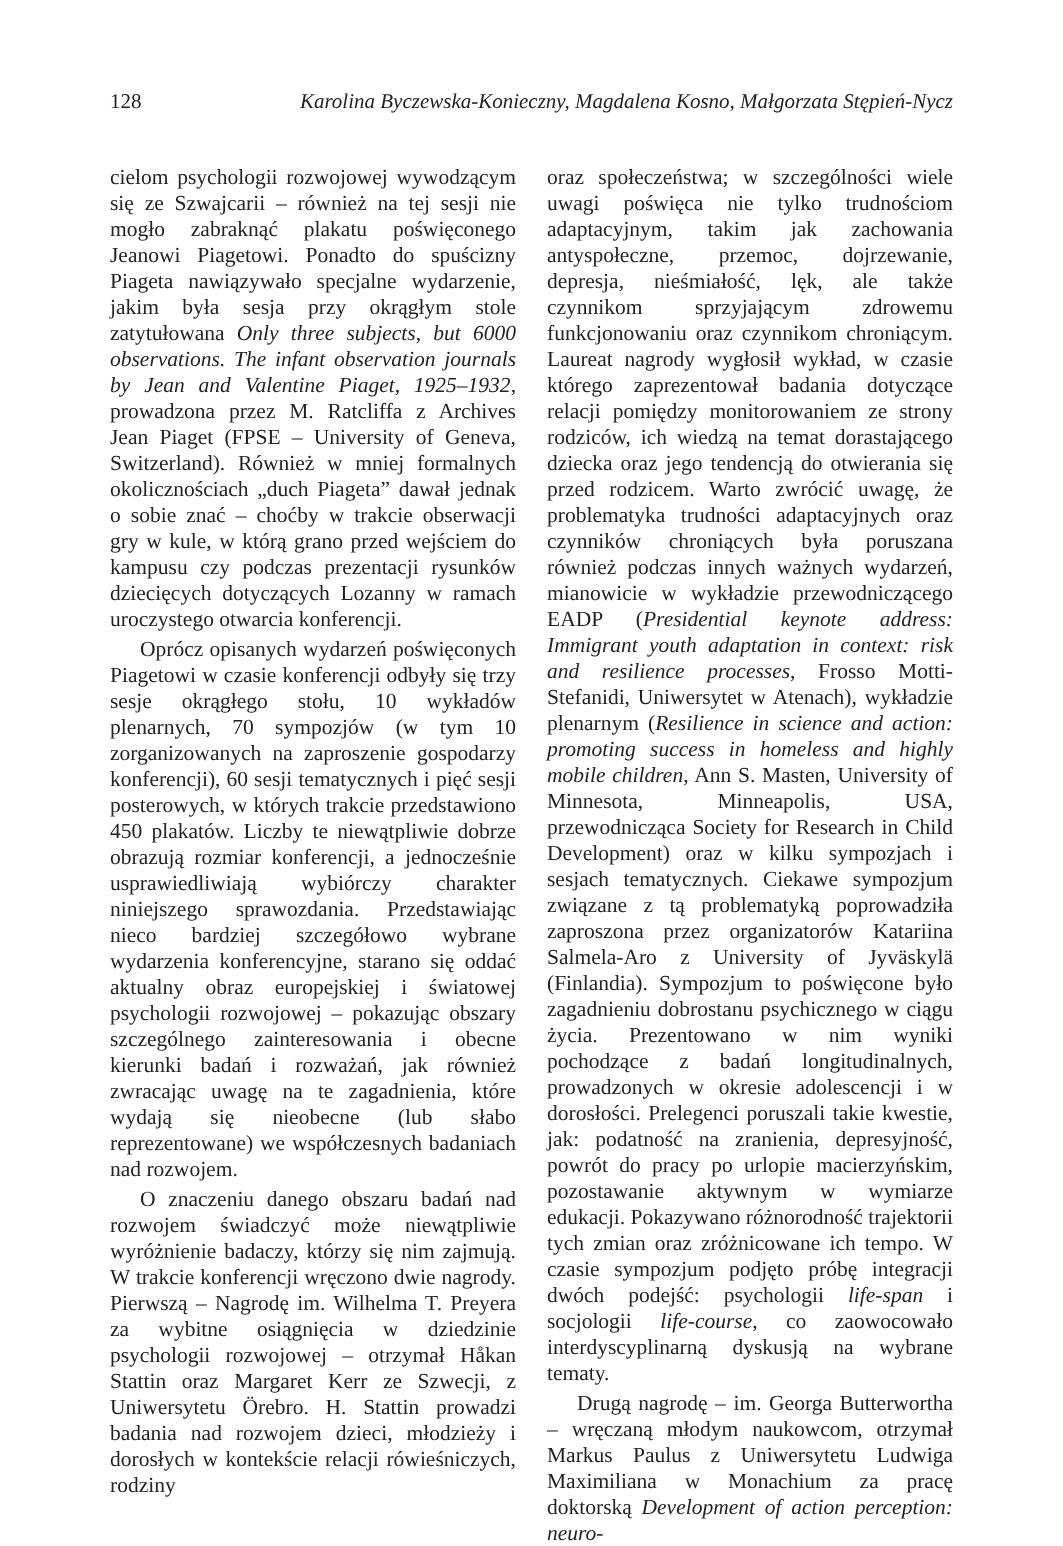128 Karolina Byczewska-Konieczny, Magdalena Kosno, Małgorzata Stępień-Nycz
cielom psychologii rozwojowej wywodzącym się ze Szwajcarii – również na tej sesji nie mogło zabraknąć plakatu poświęconego Jeanowi Piagetowi. Ponadto do spuścizny Piageta nawiązywało specjalne wydarzenie, jakim była sesja przy okrągłym stole zatytułowana Only three subjects, but 6000 observations. The infant observation journals by Jean and Valentine Piaget, 1925–1932, prowadzona przez M. Ratcliffa z Archives Jean Piaget (FPSE – University of Geneva, Switzerland). Również w mniej formalnych okolicznościach „duch Piageta” dawał jednak o sobie znać – choćby w trakcie obserwacji gry w kule, w którą grano przed wejściem do kampusu czy podczas prezentacji rysunków dziecięcych dotyczących Lozanny w ramach uroczystego otwarcia konferencji.
Oprócz opisanych wydarzeń poświęconych Piagetowi w czasie konferencji odbyły się trzy sesje okrągłego stołu, 10 wykładów plenarnych, 70 sympozjów (w tym 10 zorganizowanych na zaproszenie gospodarzy konferencji), 60 sesji tematycznych i pięć sesji posterowych, w których trakcie przedstawiono 450 plakatów. Liczby te niewątpliwie dobrze obrazują rozmiar konferencji, a jednocześnie usprawiedliwiają wybiórczy charakter niniejszego sprawozdania. Przedstawiając nieco bardziej szczegółowo wybrane wydarzenia konferencyjne, starano się oddać aktualny obraz europejskiej i światowej psychologii rozwojowej – pokazując obszary szczególnego zainteresowania i obecne kierunki badań i rozważań, jak również zwracając uwagę na te zagadnienia, które wydają się nieobecne (lub słabo reprezentowane) we współczesnych badaniach nad rozwojem.
O znaczeniu danego obszaru badań nad rozwojem świadczyć może niewątpliwie wyróżnienie badaczy, którzy się nim zajmują. W trakcie konferencji wręczono dwie nagrody. Pierwszą – Nagrodę im. Wilhelma T. Preyera za wybitne osiągnięcia w dziedzinie psychologii rozwojowej – otrzymał Håkan Stattin oraz Margaret Kerr ze Szwecji, z Uniwersytetu Örebro. H. Stattin prowadzi badania nad rozwojem dzieci, młodzieży i dorosłych w kontekście relacji rówieśniczych, rodziny
oraz społeczeństwa; w szczególności wiele uwagi poświęca nie tylko trudnościom adaptacyjnym, takim jak zachowania antyspołeczne, przemoc, dojrzewanie, depresja, nieśmiałość, lęk, ale także czynnikom sprzyjającym zdrowemu funkcjonowaniu oraz czynnikom chroniącym. Laureat nagrody wygłosił wykład, w czasie którego zaprezentował badania dotyczące relacji pomiędzy monitorowaniem ze strony rodziców, ich wiedzą na temat dorastającego dziecka oraz jego tendencją do otwierania się przed rodzicem. Warto zwrócić uwagę, że problematyka trudności adaptacyjnych oraz czynników chroniących była poruszana również podczas innych ważnych wydarzeń, mianowicie w wykładzie przewodniczącego EADP (Presidential keynote address: Immigrant youth adaptation in context: risk and resilience processes, Frosso Motti-Stefanidi, Uniwersytet w Atenach), wykładzie plenarnym (Resilience in science and action: promoting success in homeless and highly mobile children, Ann S. Masten, University of Minnesota, Minneapolis, USA, przewodnicząca Society for Research in Child Development) oraz w kilku sympozjach i sesjach tematycznych. Ciekawe sympozjum związane z tą problematyką poprowadziła zaproszona przez organizatorów Katariina Salmela-Aro z University of Jyväskylä (Finlandia). Sympozjum to poświęcone było zagadnieniu dobrostanu psychicznego w ciągu życia. Prezentowano w nim wyniki pochodzące z badań longitudinalnych, prowadzonych w okresie adolescencji i w dorosłości. Prelegenci poruszali takie kwestie, jak: podatność na zranienia, depresyjność, powrót do pracy po urlopie macierzyńskim, pozostawanie aktywnym w wymiarze edukacji. Pokazywano różnorodność trajektorii tych zmian oraz zróżnicowane ich tempo. W czasie sympozjum podjęto próbę integracji dwóch podejść: psychologii life-span i socjologii life-course, co zaowocowało interdyscyplinarną dyskusją na wybrane tematy.
Drugą nagrodę – im. Georga Butterwortha – wręczaną młodym naukowcom, otrzymał Markus Paulus z Uniwersytetu Ludwiga Maximiliana w Monachium za pracę doktorską Development of action perception: neuro-